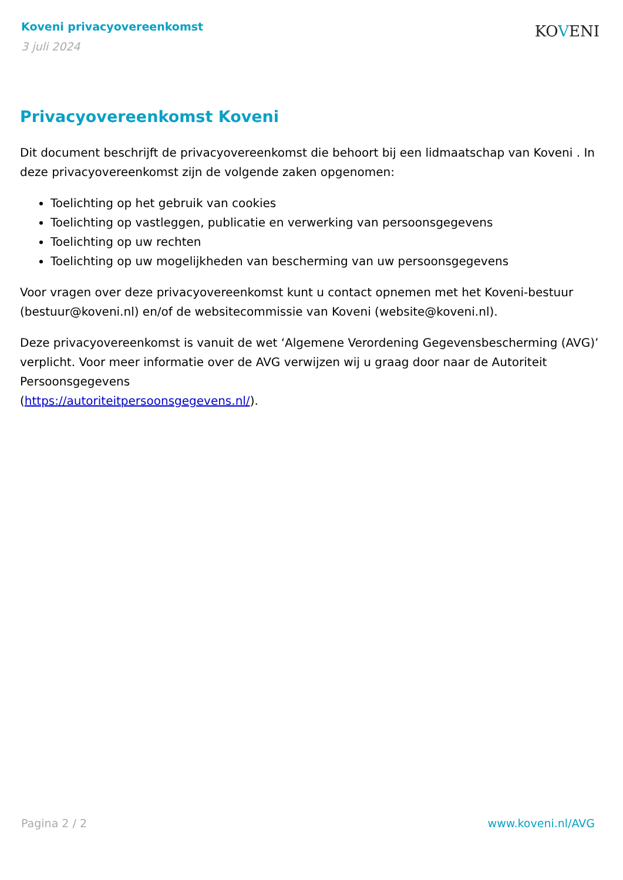Koveni privacyovereenkomst
3 juli 2024
KOVENI
Privacyovereenkomst Koveni
Dit document beschrijft de privacyovereenkomst die behoort bij een lidmaatschap van Koveni . In deze privacyovereenkomst zijn de volgende zaken opgenomen:
Toelichting op het gebruik van cookies
Toelichting op vastleggen, publicatie en verwerking van persoonsgegevens
Toelichting op uw rechten
Toelichting op uw mogelijkheden van bescherming van uw persoonsgegevens
Voor vragen over deze privacyovereenkomst kunt u contact opnemen met het Koveni-bestuur (bestuur@koveni.nl) en/of de websitecommissie van Koveni (website@koveni.nl).
Deze privacyovereenkomst is vanuit de wet ‘Algemene Verordening Gegevensbescherming (AVG)’ verplicht. Voor meer informatie over de AVG verwijzen wij u graag door naar de Autoriteit Persoonsgegevens
(https://autoriteitpersoonsgegevens.nl/).
Pagina 2 / 2 www.koveni.nl/AVG